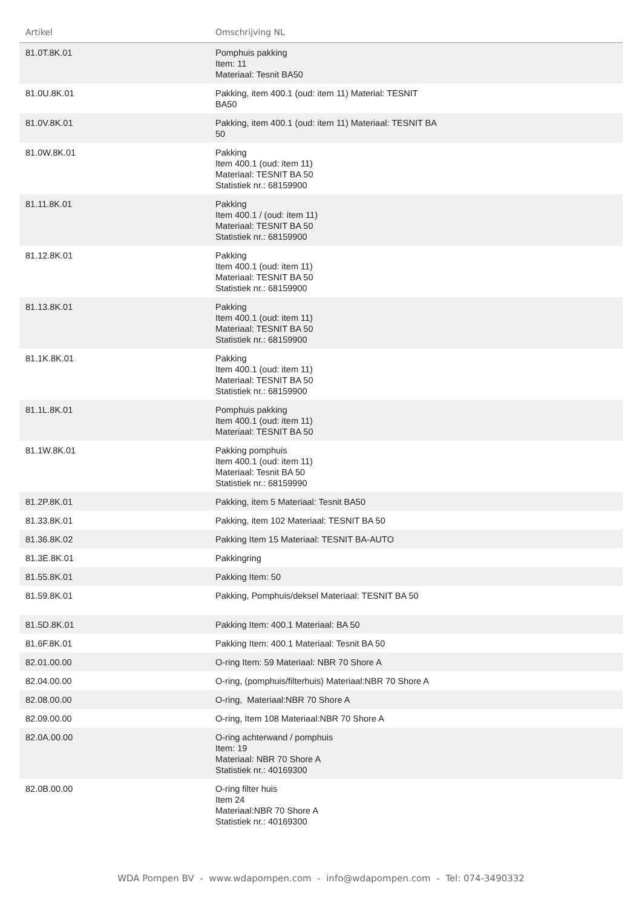| Artikel | Omschrijving NL | |
| --- | --- | --- |
| 81.0T.8K.01 | Pomphuis pakking Item: 11 Materiaal: Tesnit BA50 | |
| 81.0U.8K.01 | Pakking, item 400.1 (oud: item 11) Material: TESNIT BA50 | |
| 81.0V.8K.01 | Pakking, item 400.1 (oud: item 11) Materiaal: TESNIT BA 50 | |
| 81.0W.8K.01 | Pakking Item 400.1 (oud: item 11) Materiaal: TESNIT BA 50 Statistiek nr.: 68159900 | |
| 81.11.8K.01 | Pakking Item 400.1 / (oud: item 11) Materiaal: TESNIT BA 50 Statistiek nr.: 68159900 | |
| 81.12.8K.01 | Pakking Item 400.1 (oud: item 11) Materiaal: TESNIT BA 50 Statistiek nr.: 68159900 | |
| 81.13.8K.01 | Pakking Item 400.1 (oud: item 11) Materiaal: TESNIT BA 50 Statistiek nr.: 68159900 | |
| 81.1K.8K.01 | Pakking Item 400.1 (oud: item 11) Materiaal: TESNIT BA 50 Statistiek nr.: 68159900 | |
| 81.1L.8K.01 | Pomphuis pakking Item 400.1 (oud: item 11) Materiaal: TESNIT BA 50 | |
| 81.1W.8K.01 | Pakking pomphuis Item 400.1 (oud: item 11) Materiaal: Tesnit BA 50 Statistiek nr.: 68159990 | |
| 81.2P.8K.01 | Pakking, item 5 Materiaal: Tesnit BA50 | |
| 81.33.8K.01 | Pakking, item 102 Materiaal: TESNIT BA 50 | |
| 81.36.8K.02 | Pakking Item 15 Materiaal: TESNIT BA-AUTO | |
| 81.3E.8K.01 | Pakkingring | |
| 81.55.8K.01 | Pakking Item: 50 | |
| 81.59.8K.01 | Pakking, Pomphuis/deksel Materiaal: TESNIT BA 50 | |
| 81.5D.8K.01 | Pakking Item: 400.1 Materiaal: BA 50 | |
| 81.6F.8K.01 | Pakking Item: 400.1 Materiaal: Tesnit BA 50 | |
| 82.01.00.00 | O-ring Item: 59 Materiaal: NBR 70 Shore A | |
| 82.04.00.00 | O-ring, (pomphuis/filterhuis) Materiaal:NBR 70 Shore A | |
| 82.08.00.00 | O-ring, Materiaal:NBR 70 Shore A | |
| 82.09.00.00 | O-ring, Item 108 Materiaal:NBR 70 Shore A | |
| 82.0A.00.00 | O-ring achterwand / pomphuis Item: 19 Materiaal: NBR 70 Shore A Statistiek nr.: 40169300 | |
| 82.0B.00.00 | O-ring filter huis Item 24 Materiaal:NBR 70 Shore A Statistiek nr.: 40169300 | |
WDA Pompen BV - www.wdapompen.com - info@wdapompen.com - Tel: 074-3490332